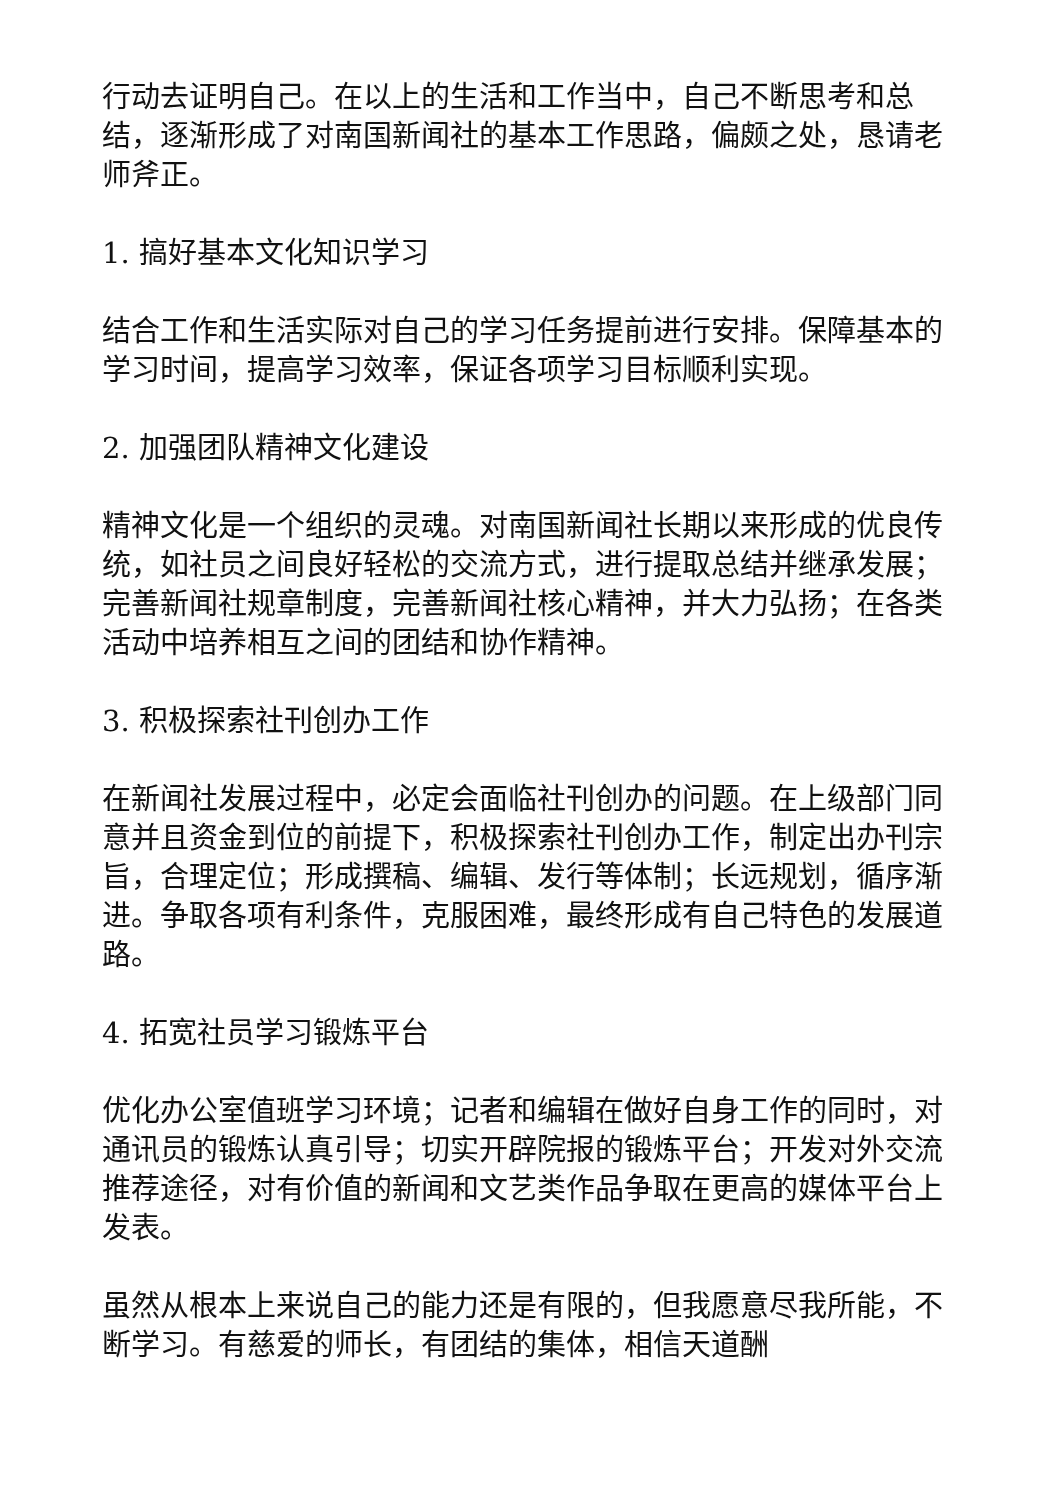行动去证明自己。在以上的生活和工作当中，自己不断思考和总结，逐渐形成了对南国新闻社的基本工作思路，偏颇之处，恳请老师斧正。
1. 搞好基本文化知识学习
结合工作和生活实际对自己的学习任务提前进行安排。保障基本的学习时间，提高学习效率，保证各项学习目标顺利实现。
2. 加强团队精神文化建设
精神文化是一个组织的灵魂。对南国新闻社长期以来形成的优良传统，如社员之间良好轻松的交流方式，进行提取总结并继承发展；完善新闻社规章制度，完善新闻社核心精神，并大力弘扬；在各类活动中培养相互之间的团结和协作精神。
3. 积极探索社刊创办工作
在新闻社发展过程中，必定会面临社刊创办的问题。在上级部门同意并且资金到位的前提下，积极探索社刊创办工作，制定出办刊宗旨，合理定位；形成撰稿、编辑、发行等体制；长远规划，循序渐进。争取各项有利条件，克服困难，最终形成有自己特色的发展道路。
4. 拓宽社员学习锻炼平台
优化办公室值班学习环境；记者和编辑在做好自身工作的同时，对通讯员的锻炼认真引导；切实开辟院报的锻炼平台；开发对外交流推荐途径，对有价值的新闻和文艺类作品争取在更高的媒体平台上发表。
虽然从根本上来说自己的能力还是有限的，但我愿意尽我所能，不断学习。有慈爱的师长，有团结的集体，相信天道酬